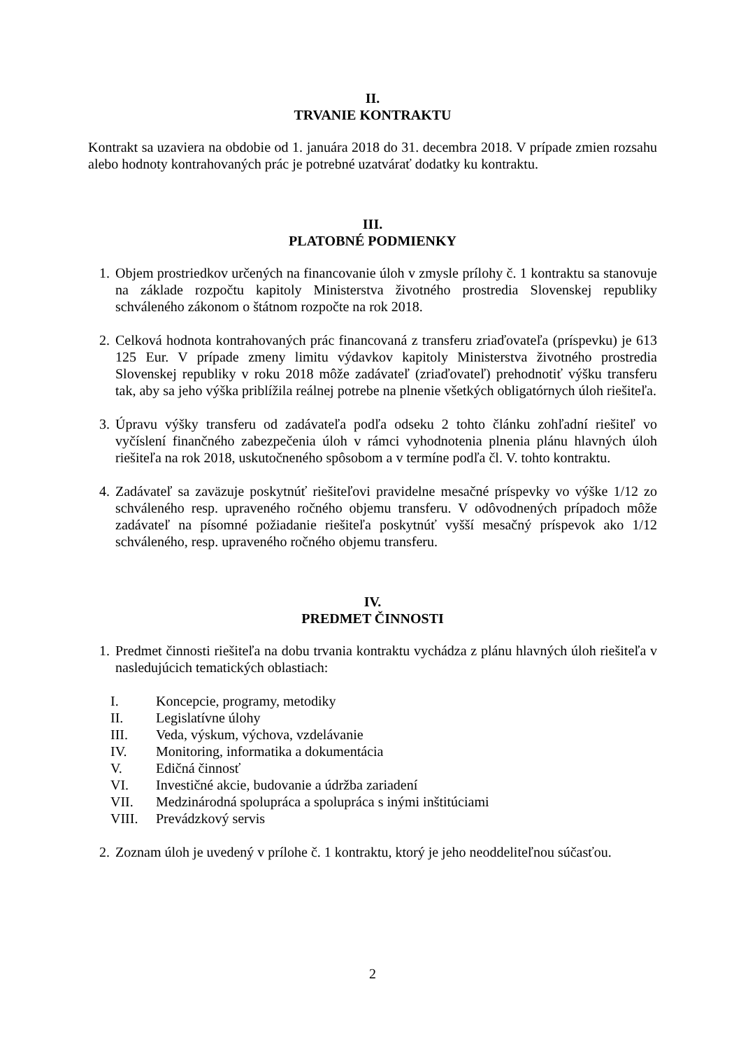II.
TRVANIE KONTRAKTU
Kontrakt sa uzaviera na obdobie od 1. januára 2018 do 31. decembra 2018. V prípade zmien rozsahu alebo hodnoty kontrahovaných prác je potrebné uzatvárať dodatky ku kontraktu.
III.
PLATOBNÉ PODMIENKY
1. Objem prostriedkov určených na financovanie úloh v zmysle prílohy č. 1 kontraktu sa stanovuje na základe rozpočtu kapitoly Ministerstva životného prostredia Slovenskej republiky schváleného zákonom o štátnom rozpočte na rok 2018.
2. Celková hodnota kontrahovaných prác financovaná z transferu zriaďovateľa (príspevku) je 613 125 Eur. V prípade zmeny limitu výdavkov kapitoly Ministerstva životného prostredia Slovenskej republiky v roku 2018 môže zadávateľ (zriaďovateľ) prehodnotiť výšku transferu tak, aby sa jeho výška priblížila reálnej potrebe na plnenie všetkých obligatórnych úloh riešiteľa.
3. Úpravu výšky transferu od zadávateľa podľa odseku 2 tohto článku zohľadní riešiteľ vo vyčíslení finančného zabezpečenia úloh v rámci vyhodnotenia plnenia plánu hlavných úloh riešiteľa na rok 2018, uskutočneného spôsobom a v termíne podľa čl. V. tohto kontraktu.
4. Zadávateľ sa zaväzuje poskytnúť riešiteľovi pravidelne mesačné príspevky vo výške 1/12 zo schváleného resp. upraveného ročného objemu transferu. V odôvodnených prípadoch môže zadávateľ na písomné požiadanie riešiteľa poskytnúť vyšší mesačný príspevok ako 1/12 schváleného, resp. upraveného ročného objemu transferu.
IV.
PREDMET ČINNOSTI
1. Predmet činnosti riešiteľa na dobu trvania kontraktu vychádza z plánu hlavných úloh riešiteľa v nasledujúcich tematických oblastiach:
I. Koncepcie, programy, metodiky
II. Legislatívne úlohy
III. Veda, výskum, výchova, vzdelávanie
IV. Monitoring, informatika a dokumentácia
V. Edičná činnosť
VI. Investičné akcie, budovanie a údržba zariadení
VII. Medzinárodná spolupráca a spolupráca s inými inštitúciami
VIII. Prevádzkový servis
2. Zoznam úloh je uvedený v prílohe č. 1 kontraktu, ktorý je jeho neoddeliteľnou súčasťou.
2